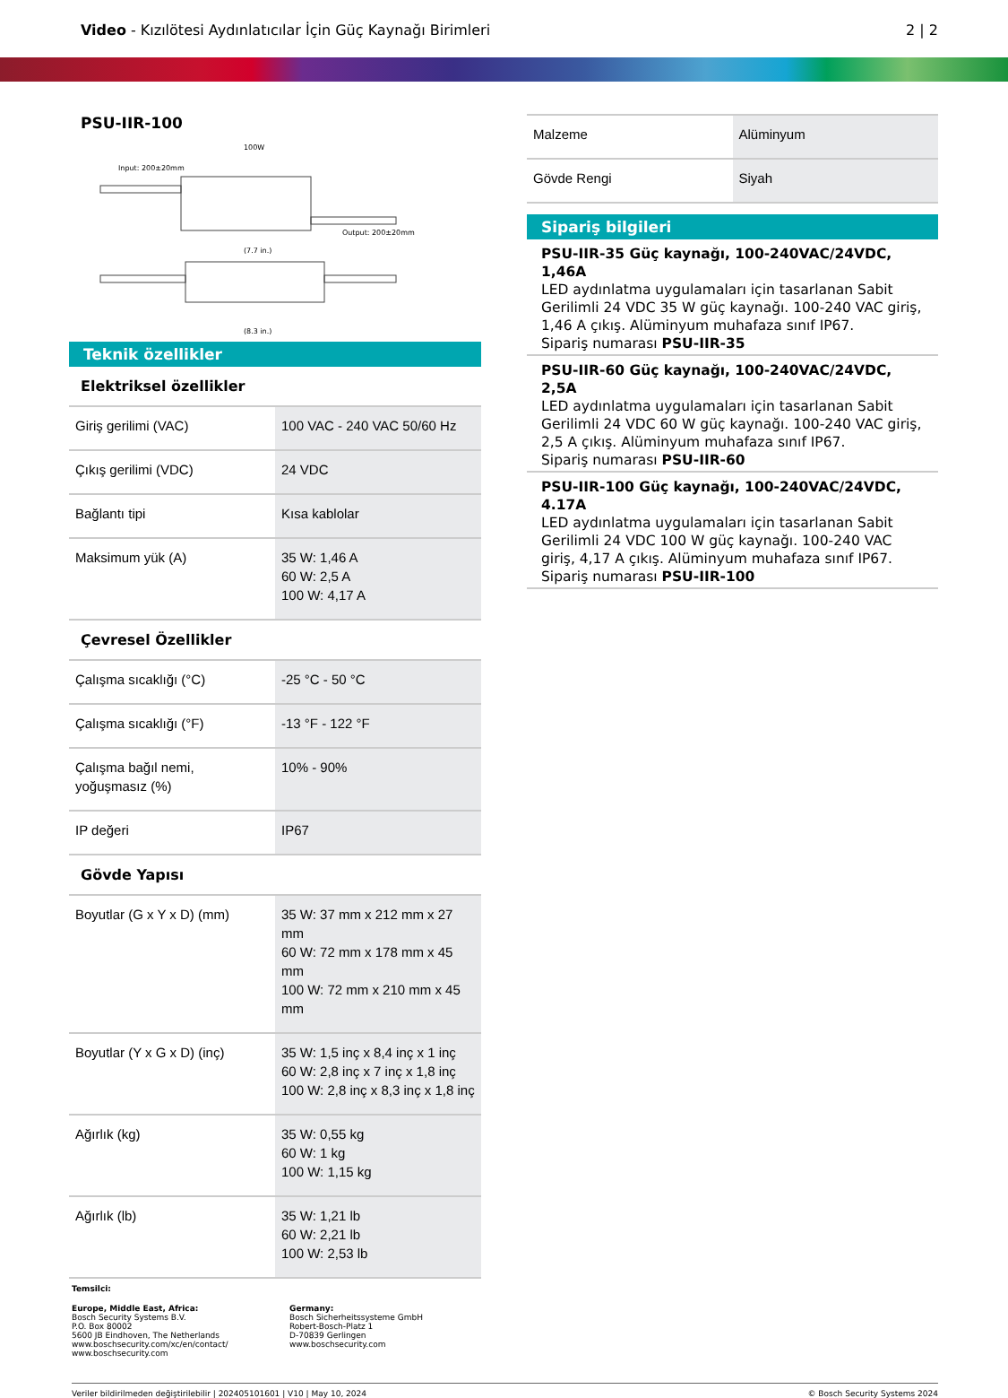Video - Kızılötesi Aydınlatıcılar İçin Güç Kaynağı Birimleri
2 | 2
PSU-IIR-100
100W
Input: 200±20mm
Output: 200±20mm
(7.7 in.)
(8.3 in.)
Teknik özellikler
Elektriksel özellikler
| Giriş gerilimi (VAC) | 100 VAC - 240 VAC 50/60 Hz |
| Çıkış gerilimi (VDC) | 24 VDC |
| Bağlantı tipi | Kısa kablolar |
| Maksimum yük (A) | 35 W: 1,46 A 60 W: 2,5 A 100 W: 4,17 A |
Çevresel Özellikler
| Çalışma sıcaklığı (°C) | -25 °C - 50 °C |
| Çalışma sıcaklığı (°F) | -13 °F - 122 °F |
| Çalışma bağıl nemi, yoğuşmasız (%) | 10% - 90% |
| IP değeri | IP67 |
Gövde Yapısı
| Boyutlar (G x Y x D) (mm) | 35 W: 37 mm x 212 mm x 27 mm 60 W: 72 mm x 178 mm x 45 mm 100 W: 72 mm x 210 mm x 45 mm |
| Boyutlar (Y x G x D) (inç) | 35 W: 1,5 inç x 8,4 inç x 1 inç 60 W: 2,8 inç x 7 inç x 1,8 inç 100 W: 2,8 inç x 8,3 inç x 1,8 inç |
| Ağırlık (kg) | 35 W: 0,55 kg 60 W: 1 kg 100 W: 1,15 kg |
| Ağırlık (lb) | 35 W: 1,21 lb 60 W: 2,21 lb 100 W: 2,53 lb |
| Malzeme | Alüminyum |
| Gövde Rengi | Siyah |
Sipariş bilgileri
PSU-IIR-35 Güç kaynağı, 100-240VAC/24VDC, 1,46A
LED aydınlatma uygulamaları için tasarlanan Sabit Gerilimli 24 VDC 35 W güç kaynağı. 100-240 VAC giriş, 1,46 A çıkış. Alüminyum muhafaza sınıf IP67.
Sipariş numarası PSU-IIR-35
PSU-IIR-60 Güç kaynağı, 100-240VAC/24VDC, 2,5A
LED aydınlatma uygulamaları için tasarlanan Sabit Gerilimli 24 VDC 60 W güç kaynağı. 100-240 VAC giriş, 2,5 A çıkış. Alüminyum muhafaza sınıf IP67.
Sipariş numarası PSU-IIR-60
PSU-IIR-100 Güç kaynağı, 100-240VAC/24VDC, 4.17A
LED aydınlatma uygulamaları için tasarlanan Sabit Gerilimli 24 VDC 100 W güç kaynağı. 100-240 VAC giriş, 4,17 A çıkış. Alüminyum muhafaza sınıf IP67.
Sipariş numarası PSU-IIR-100
Temsilci:
Europe, Middle East, Africa:
Bosch Security Systems B.V.
P.O. Box 80002
5600 JB Eindhoven, The Netherlands
www.boschsecurity.com/xc/en/contact/
www.boschsecurity.com
Germany:
Bosch Sicherheitssysteme GmbH
Robert-Bosch-Platz 1
D-70839 Gerlingen
www.boschsecurity.com
Veriler bildirilmeden değiştirilebilir | 202405101601 | V10 | May 10, 2024 © Bosch Security Systems 2024